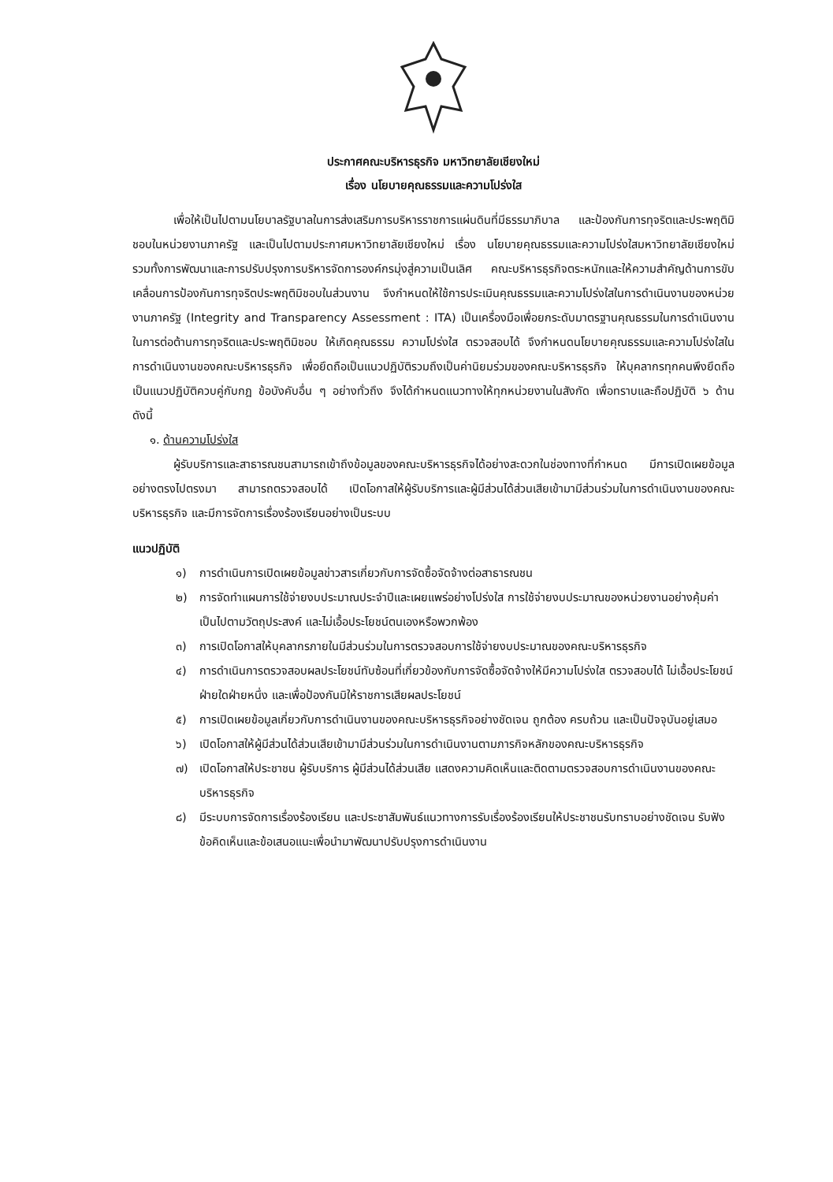ประกาศคณะบริหารธุรกิจ มหาวิทยาลัยเชียงใหม่
เรื่อง นโยบายคุณธรรมและความโปร่งใส
เพื่อให้เป็นไปตามนโยบาลรัฐบาลในการส่งเสริมการบริหารราชการแผ่นดินที่มีธรรมาภิบาล และป้องกันการทุจริตและประพฤติมิชอบในหน่วยงานภาครัฐ และเป็นไปตามประกาศมหาวิทยาลัยเชียงใหม่ เรื่อง นโยบายคุณธรรมและความโปร่งใสมหาวิทยาลัยเชียงใหม่ รวมทั้งการพัฒนาและการปรับปรุงการบริหารจัดการองค์กรมุ่งสู่ความเป็นเลิศ คณะบริหารธุรกิจตระหนักและให้ความสำคัญด้านการขับเคลื่อนการป้องกันการทุจริตประพฤติมิชอบในส่วนงาน จึงกำหนดให้ใช้การประเมินคุณธรรมและความโปร่งใสในการดำเนินงานของหน่วยงานภาครัฐ (Integrity and Transparency Assessment : ITA) เป็นเครื่องมือเพื่อยกระดับมาตรฐานคุณธรรมในการดำเนินงานในการต่อต้านการทุจริตและประพฤติมิชอบ ให้เกิดคุณธรรม ความโปร่งใส ตรวจสอบได้ จึงกำหนดนโยบายคุณธรรมและความโปร่งใสในการดำเนินงานของคณะบริหารธุรกิจ เพื่อยึดถือเป็นแนวปฏิบัติรวมถึงเป็นค่านิยมร่วมของคณะบริหารธุรกิจ ให้บุคลากรทุกคนพึงยึดถือเป็นแนวปฏิบัติควบคู่กับกฎ ข้อบังคับอื่น ๆ อย่างทั่วถึง จึงได้กำหนดแนวทางให้ทุกหน่วยงานในสังกัด เพื่อทราบและถือปฏิบัติ ๖ ด้าน ดังนี้
๑. ด้านความโปร่งใส
ผู้รับบริการและสาธารณชนสามารถเข้าถึงข้อมูลของคณะบริหารธุรกิจได้อย่างสะดวกในช่องทางที่กำหนด มีการเปิดเผยข้อมูลอย่างตรงไปตรงมา สามารถตรวจสอบได้ เปิดโอกาสให้ผู้รับบริการและผู้มีส่วนได้ส่วนเสียเข้ามามีส่วนร่วมในการดำเนินงานของคณะบริหารธุรกิจ และมีการจัดการเรื่องร้องเรียนอย่างเป็นระบบ
แนวปฏิบัติ
๑) การดำเนินการเปิดเผยข้อมูลข่าวสารเกี่ยวกับการจัดซื้อจัดจ้างต่อสาธารณชน
๒) การจัดทำแผนการใช้จ่ายงบประมาณประจำปีและเผยแพร่อย่างโปร่งใส การใช้จ่ายงบประมาณของหน่วยงานอย่างคุ้มค่า เป็นไปตามวัตถุประสงค์ และไม่เอื้อประโยชน์ตนเองหรือพวกพ้อง
๓) การเปิดโอกาสให้บุคลากรภายในมีส่วนร่วมในการตรวจสอบการใช้จ่ายงบประมาณของคณะบริหารธุรกิจ
๔) การดำเนินการตรวจสอบผลประโยชน์ทับซ้อนที่เกี่ยวข้องกับการจัดซื้อจัดจ้างให้มีความโปร่งใส ตรวจสอบได้ ไม่เอื้อประโยชน์ฝ่ายใดฝ่ายหนึ่ง และเพื่อป้องกันมิให้ราชการเสียผลประโยชน์
๕) การเปิดเผยข้อมูลเกี่ยวกับการดำเนินงานของคณะบริหารธุรกิจอย่างชัดเจน ถูกต้อง ครบถ้วน และเป็นปัจจุบันอยู่เสมอ
๖) เปิดโอกาสให้ผู้มีส่วนได้ส่วนเสียเข้ามามีส่วนร่วมในการดำเนินงานตามภารกิจหลักของคณะบริหารธุรกิจ
๗) เปิดโอกาสให้ประชาชน ผู้รับบริการ ผู้มีส่วนได้ส่วนเสีย แสดงความคิดเห็นและติดตามตรวจสอบการดำเนินงานของคณะบริหารธุรกิจ
๘) มีระบบการจัดการเรื่องร้องเรียน และประชาสัมพันธ์แนวทางการรับเรื่องร้องเรียนให้ประชาชนรับทราบอย่างชัดเจน รับฟังข้อคิดเห็นและข้อเสนอแนะเพื่อนำมาพัฒนาปรับปรุงการดำเนินงาน